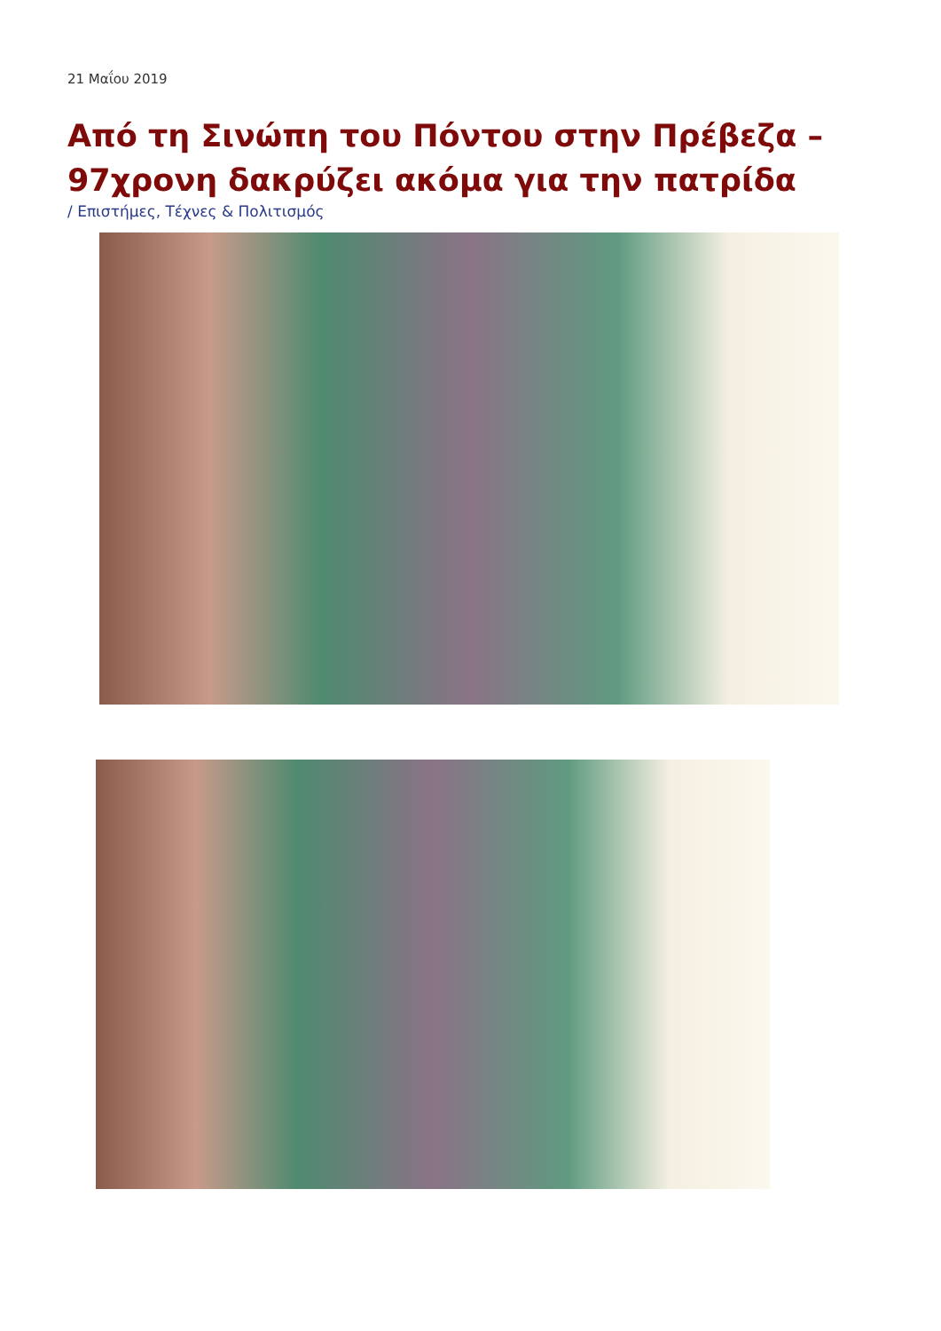21 Μαΐου 2019
Από τη Σινώπη του Πόντου στην Πρέβεζα – 97χρονη δακρύζει ακόμα για την πατρίδα
/ Επιστήμες, Τέχνες & Πολιτισμός